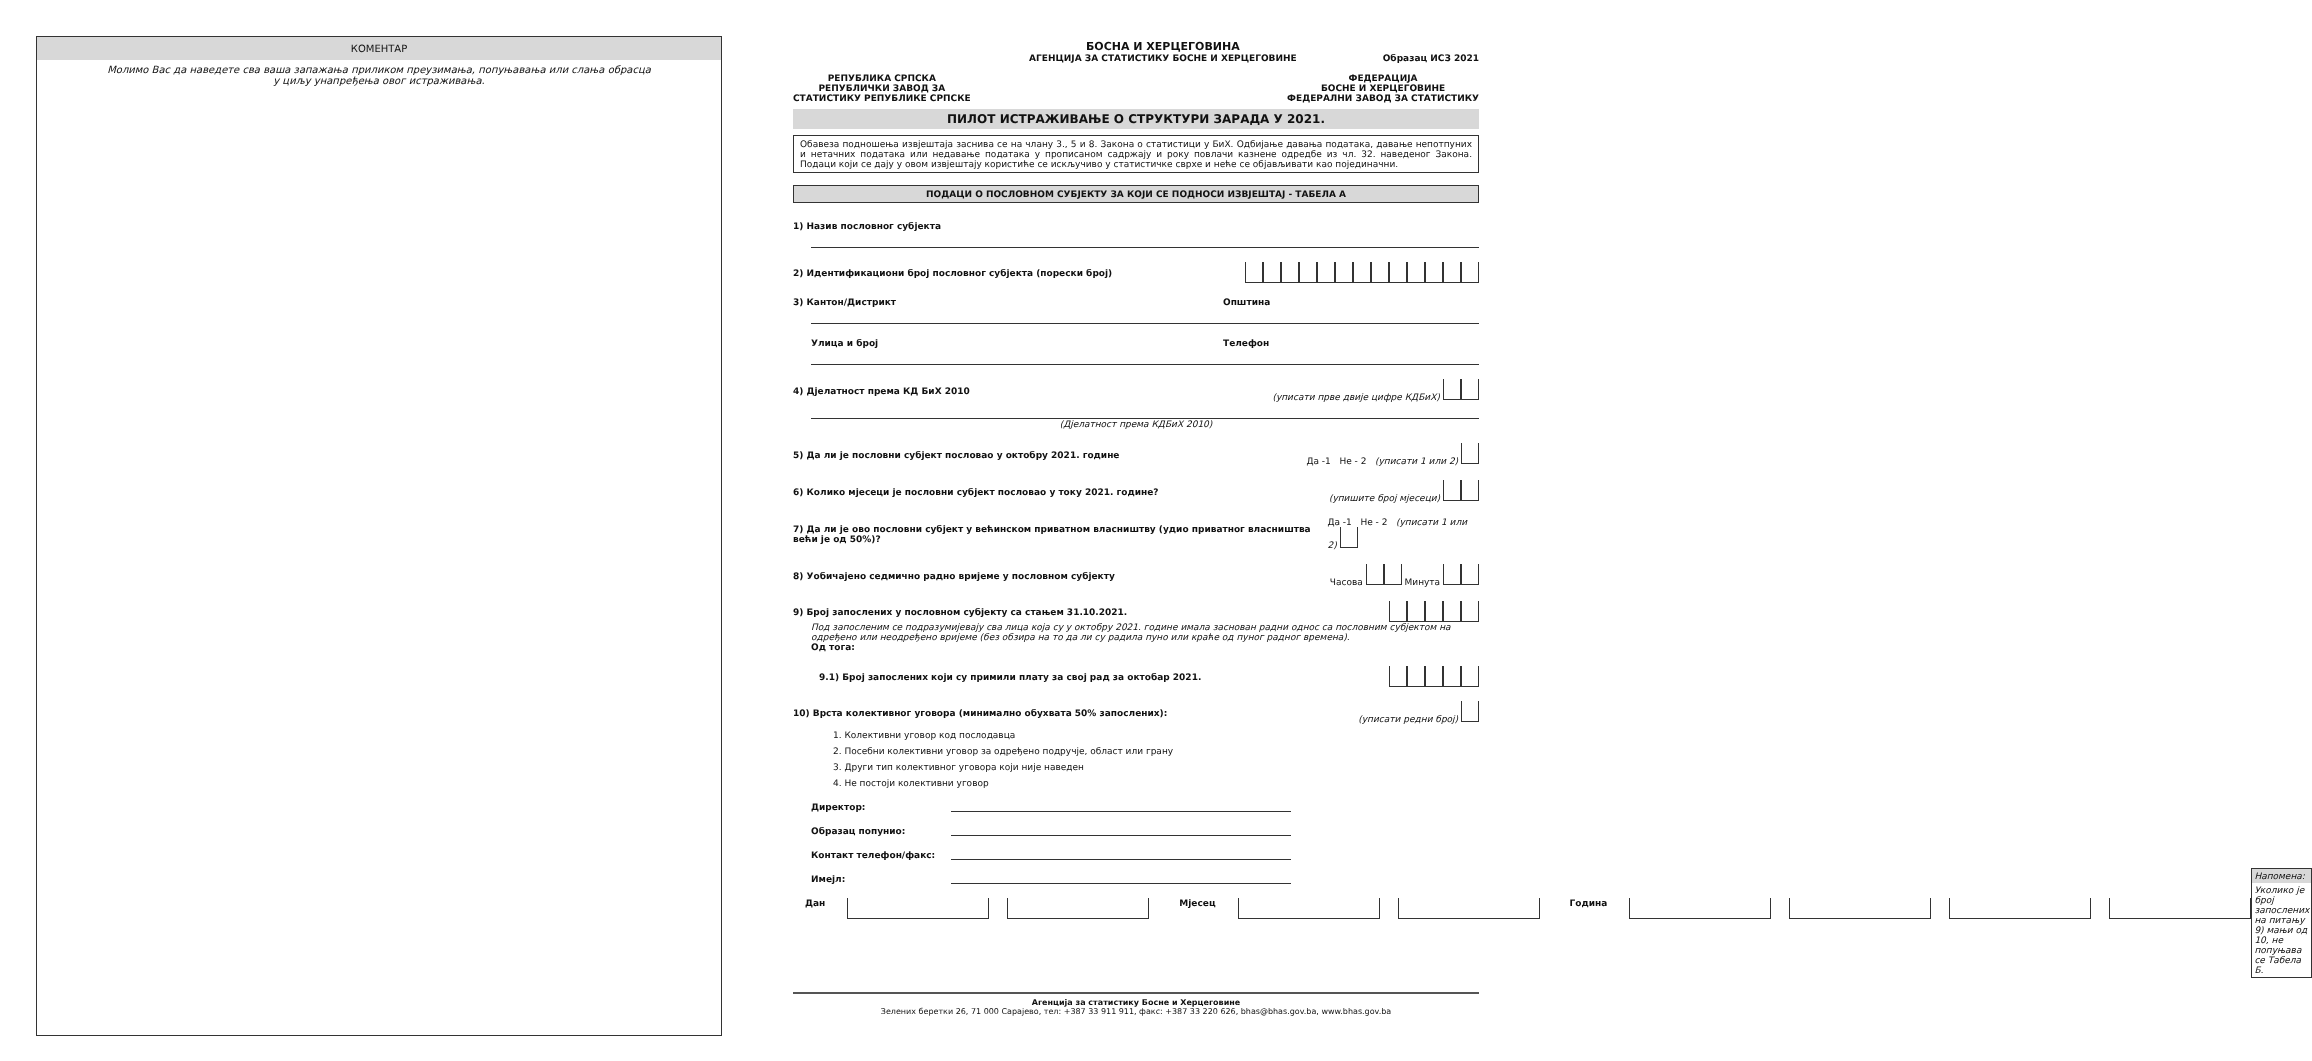КОМЕНТАР
Молимо Вас да наведете сва ваша запажања приликом преузимања, попуњавања или слања обрасца
у циљу унапређења овог истраживања.
БОСНА И ХЕРЦЕГОВИНА
АГЕНЦИЈА ЗА СТАТИСТИКУ БОСНЕ И ХЕРЦЕГОВИНЕ
Образац ИСЗ 2021
РЕПУБЛИКА СРПСКА
РЕПУБЛИЧКИ ЗАВОД ЗА
СТАТИСТИКУ РЕПУБЛИКЕ СРПСКЕ ФЕДЕРАЦИЈА
БОСНЕ И ХЕРЦЕГОВИНЕ
ФЕДЕРАЛНИ ЗАВОД ЗА СТАТИСТИКУ
ПИЛОТ ИСТРАЖИВАЊЕ О СТРУКТУРИ ЗАРАДА У 2021.
Обавеза подношења извјештаја заснива се на члану 3., 5 и 8. Закона о статистици у БиХ. Одбијање давања података, давање непотпуних и нетачних података или недавање података у прописаном садржају и року повлачи казнене одредбе из чл. 32. наведеног Закона. Подаци који се дају у овом извјештају користиће се искључиво у статистичке сврхе и неће се објављивати као појединачни.
ПОДАЦИ О ПОСЛОВНОМ СУБЈЕКТУ ЗА КОЈИ СЕ ПОДНОСИ ИЗВЈЕШТАЈ - ТАБЕЛА А
1) Назив пословног субјекта
2) Идентификациони број пословног субјекта (порески број)
3) Кантон/Дистрикт Општина
Улица и број Телефон
4) Дјелатност према КД БиХ 2010 (уписати прве двије цифре КДБиХ)
(Дјелатност према КДБиХ 2010)
5) Да ли је пословни субјект пословао у октобру 2021. године Да -1 Не - 2 (уписати 1 или 2)
6) Колико мјесеци је пословни субјект пословао у току 2021. године? (упишите број мјесеци)
7) Да ли је ово пословни субјект у већинском приватном власништву (удио приватног власништва већи је од 50%)? Да -1 Не - 2 (уписати 1 или 2)
8) Уобичајено седмично радно вријеме у пословном субјекту Часова Минута
9) Број запослених у пословном субјекту са стањем 31.10.2021.
Под запосленим се подразумијевају сва лица која су у октобру 2021. године имала заснован радни однос са пословним субјектом на одређено или неодређено вријеме (без обзира на то да ли су радила пуно или краће од пуног радног времена).
Од тога:
9.1) Број запослених који су примили плату за свој рад за октобар 2021.
10) Врста колективног уговора (минимално обухвата 50% запослених): (уписати редни број)
1. Колективни уговор код послодавца
2. Посебни колективни уговор за одређено подручје, област или грану
3. Други тип колективног уговора који није наведен
4. Не постоји колективни уговор
Директор:
Образац попунио:
Контакт телефон/факс:
Имејл:
Дан Мјесец Година
Напомена:
Уколико је број запослених на питању 9) мањи од 10, не попуњава се Табела Б.
Агенција за статистику Босне и Херцеговине
Зелених беретки 26, 71 000 Сарајево, тел: +387 33 911 911, факс: +387 33 220 626, bhas@bhas.gov.ba, www.bhas.gov.ba